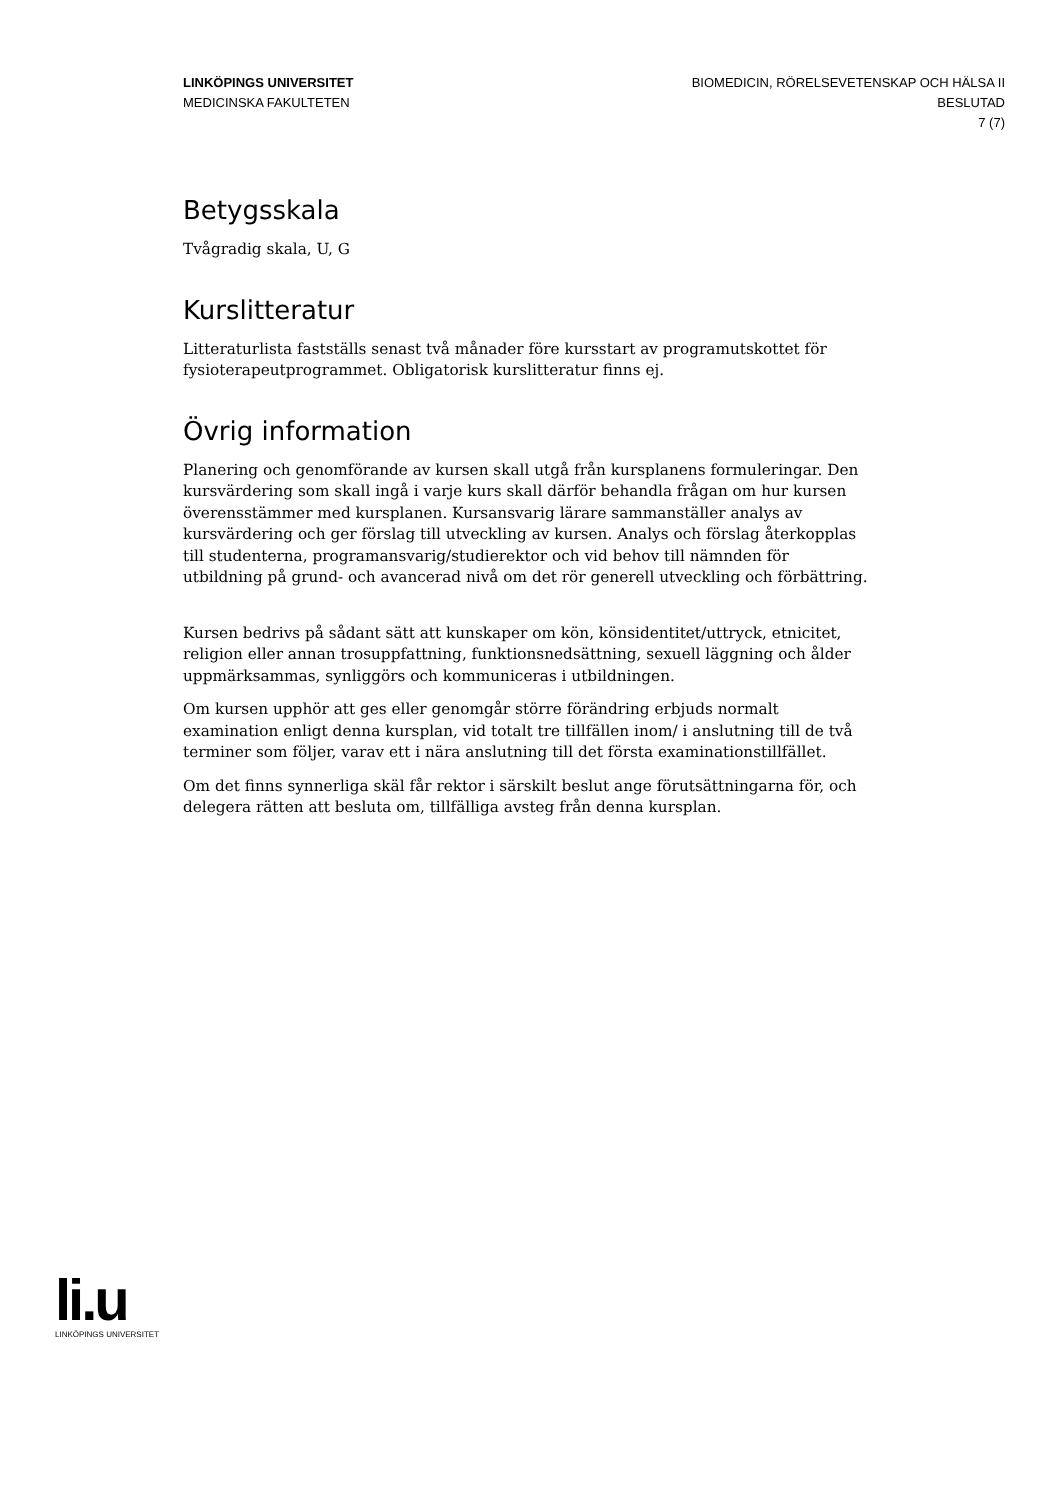LINKÖPINGS UNIVERSITET
MEDICINSKA FAKULTETEN
BIOMEDICIN, RÖRELSEVETENSKAP OCH HÄLSA II
BESLUTAD
7 (7)
Betygsskala
Tvågradig skala, U, G
Kurslitteratur
Litteraturlista fastställs senast två månader före kursstart av programutskottet för fysioterapeutprogrammet. Obligatorisk kurslitteratur finns ej.
Övrig information
Planering och genomförande av kursen skall utgå från kursplanens formuleringar. Den kursvärdering som skall ingå i varje kurs skall därför behandla frågan om hur kursen överensstämmer med kursplanen. Kursansvarig lärare sammanställer analys av kursvärdering och ger förslag till utveckling av kursen. Analys och förslag återkopplas till studenterna, programansvarig/studierektor och vid behov till nämnden för utbildning på grund- och avancerad nivå om det rör generell utveckling och förbättring.
Kursen bedrivs på sådant sätt att kunskaper om kön, könsidentitet/uttryck, etnicitet, religion eller annan trosuppfattning, funktionsnedsättning, sexuell läggning och ålder uppmärksammas, synliggörs och kommuniceras i utbildningen.
Om kursen upphör att ges eller genomgår större förändring erbjuds normalt examination enligt denna kursplan, vid totalt tre tillfällen inom/ i anslutning till de två terminer som följer, varav ett i nära anslutning till det första examinationstillfället.
Om det finns synnerliga skäl får rektor i särskilt beslut ange förutsättningarna för, och delegera rätten att besluta om, tillfälliga avsteg från denna kursplan.
li.u
LINKÖPINGS UNIVERSITET